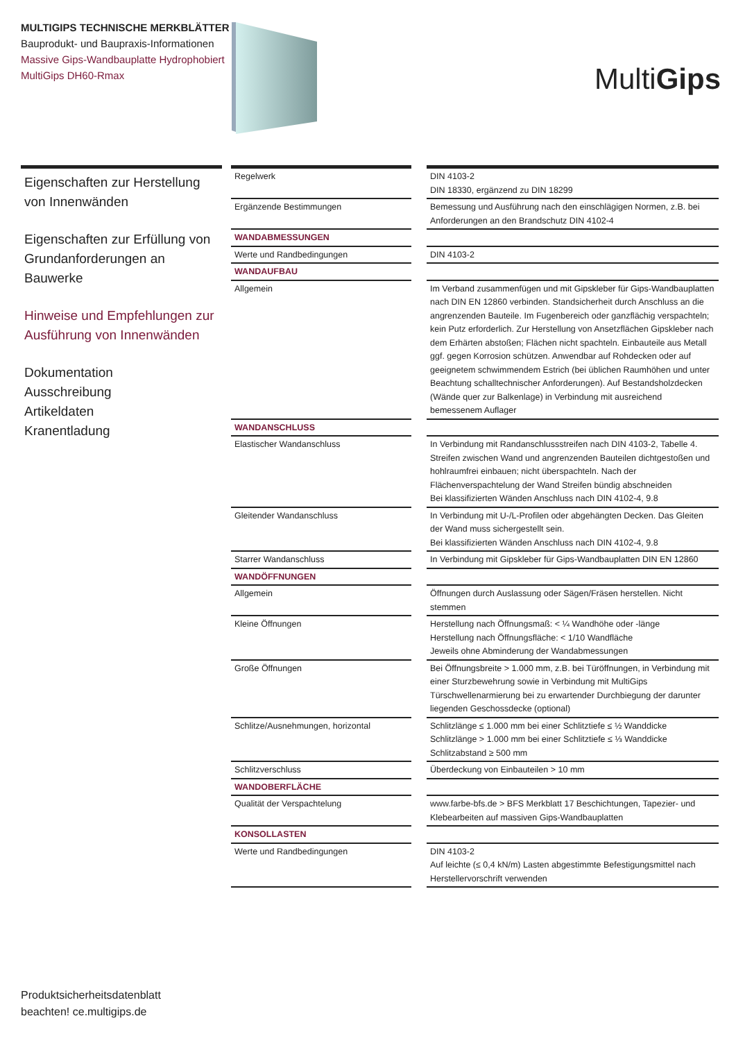MULTIGIPS TECHNISCHE MERKBLÄTTER
Bauprodukt- und Baupraxis-Informationen
Massive Gips-Wandbauplatte Hydrophobiert
MultiGips DH60-Rmax
MultiGips
Eigenschaften zur Herstellung von Innenwänden
Eigenschaften zur Erfüllung von Grundanforderungen an Bauwerke
Hinweise und Empfehlungen zur Ausführung von Innenwänden
Dokumentation
Ausschreibung
Artikeldaten
Kranentladung
| Regelwerk | | DIN 4103-2 DIN 18330, ergänzend zu DIN 18299 |
| Ergänzende Bestimmungen | | Bemessung und Ausführung nach den einschlägigen Normen, z.B. bei Anforderungen an den Brandschutz DIN 4102-4 |
| WANDABMESSUNGEN | | |
| Werte und Randbedingungen | | DIN 4103-2 |
| WANDAUFBAU | | |
| Allgemein | | Im Verband zusammenfügen und mit Gipskleber für Gips-Wandbauplatten nach DIN EN 12860 verbinden. Standsicherheit durch Anschluss an die angrenzenden Bauteile. Im Fugenbereich oder ganzflächig verspachteln; kein Putz erforderlich. Zur Herstellung von Ansetzflächen Gipskleber nach dem Erhärten abstoßen; Flächen nicht spachteln. Einbauteile aus Metall ggf. gegen Korrosion schützen. Anwendbar auf Rohdecken oder auf geeignetem schwimmendem Estrich (bei üblichen Raumhöhen und unter Beachtung schalltechnischer Anforderungen). Auf Bestandsholzdecken (Wände quer zur Balkenlage) in Verbindung mit ausreichend bemessenem Auflager |
| WANDANSCHLUSS | | |
| Elastischer Wandanschluss | | In Verbindung mit Randanschlussstreifen nach DIN 4103-2, Tabelle 4. Streifen zwischen Wand und angrenzenden Bauteilen dichtgestoßen und hohlraumfrei einbauen; nicht überspachteln. Nach der Flächenverspachtelung der Wand Streifen bündig abschneiden Bei klassifizierten Wänden Anschluss nach DIN 4102-4, 9.8 |
| Gleitender Wandanschluss | | In Verbindung mit U-/L-Profilen oder abgehängten Decken. Das Gleiten der Wand muss sichergestellt sein. Bei klassifizierten Wänden Anschluss nach DIN 4102-4, 9.8 |
| Starrer Wandanschluss | | In Verbindung mit Gipskleber für Gips-Wandbauplatten DIN EN 12860 |
| WANDÖFFNUNGEN | | |
| Allgemein | | Öffnungen durch Auslassung oder Sägen/Fräsen herstellen. Nicht stemmen |
| Kleine Öffnungen | | Herstellung nach Öffnungsmaß: < ¼ Wandhöhe oder -länge Herstellung nach Öffnungsfläche: < 1/10 Wandfläche Jeweils ohne Abminderung der Wandabmessungen |
| Große Öffnungen | | Bei Öffnungsbreite > 1.000 mm, z.B. bei Türöffnungen, in Verbindung mit einer Sturzbewehrung sowie in Verbindung mit MultiGips Türschwellenarmierung bei zu erwartender Durchbiegung der darunter liegenden Geschossdecke (optional) |
| Schlitze/Ausnehmungen, horizontal | | Schlitzlänge ≤ 1.000 mm bei einer Schlitztiefe ≤ ½ Wanddicke Schlitzlänge > 1.000 mm bei einer Schlitztiefe ≤ ⅓ Wanddicke Schlitzabstand ≥ 500 mm |
| Schlitzverschluss | | Überdeckung von Einbauteilen > 10 mm |
| WANDOBERFLÄCHE | | |
| Qualität der Verspachtelung | | www.farbe-bfs.de > BFS Merkblatt 17 Beschichtungen, Tapezier- und Klebearbeiten auf massiven Gips-Wandbauplatten |
| KONSOLLASTEN | | |
| Werte und Randbedingungen | | DIN 4103-2 Auf leichte (≤ 0,4 kN/m) Lasten abgestimmte Befestigungsmittel nach Herstellervorschrift verwenden |
Produktsicherheitsdatenblatt
beachten! ce.multigips.de